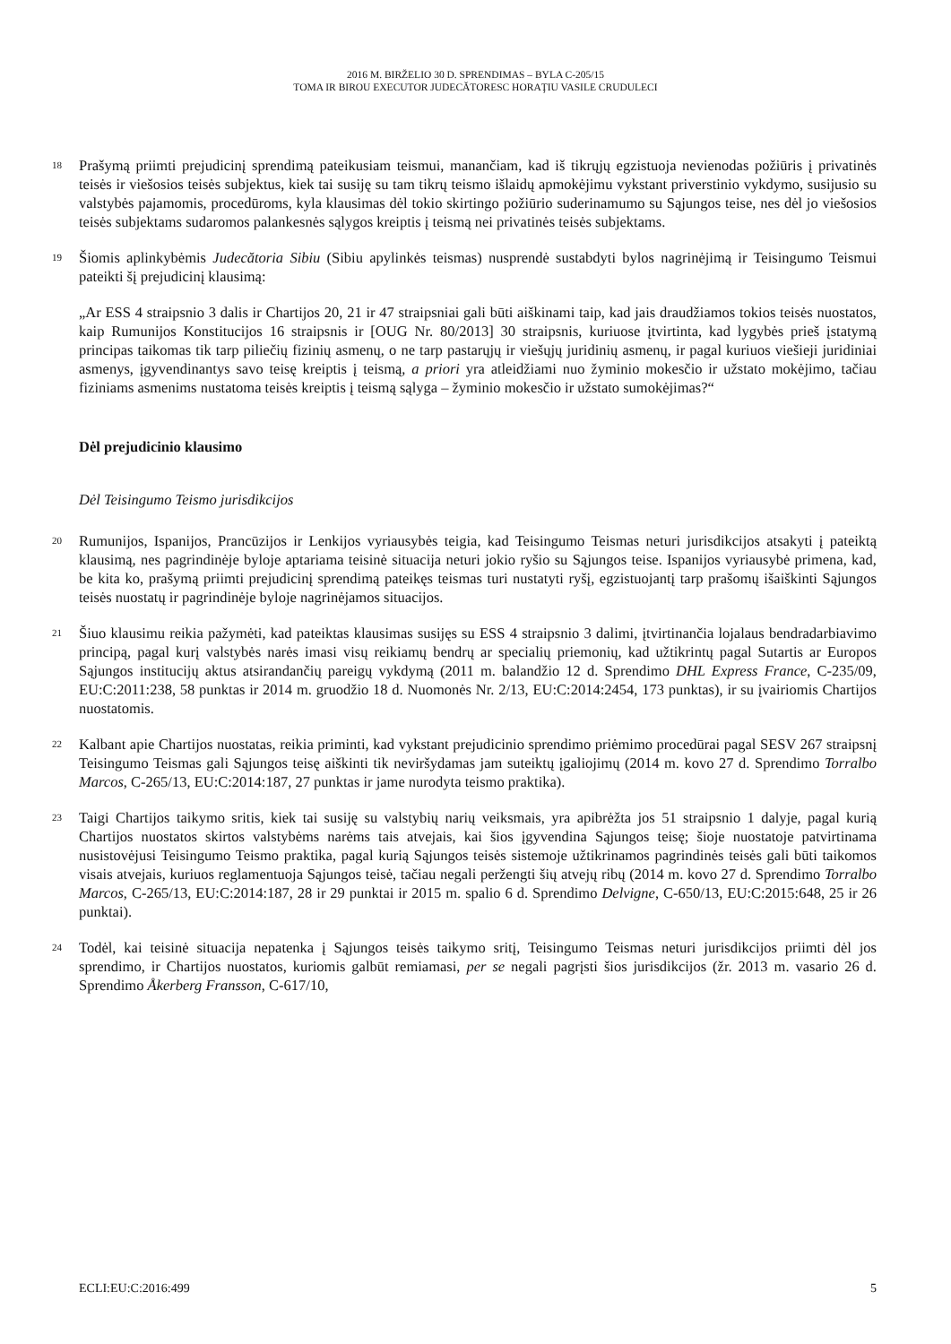2016 M. BIRŽELIO 30 D. SPRENDIMAS – BYLA C-205/15
TOMA IR BIROU EXECUTOR JUDECĂTORESC HORAŢIU VASILE CRUDULECI
18
Prašymą priimti prejudicinį sprendimą pateikusiam teismui, manančiam, kad iš tikrųjų egzistuoja nevienodas požiūris į privatinės teisės ir viešosios teisės subjektus, kiek tai susiję su tam tikrų teismo išlaidų apmokėjimu vykstant priverstinio vykdymo, susijusio su valstybės pajamomis, procedūroms, kyla klausimas dėl tokio skirtingo požiūrio suderinamumo su Sąjungos teise, nes dėl jo viešosios teisės subjektams sudaromos palankesnės sąlygos kreiptis į teismą nei privatinės teisės subjektams.
19
Šiomis aplinkybėmis Judecătoria Sibiu (Sibiu apylinkės teismas) nusprendė sustabdyti bylos nagrinėjimą ir Teisingumo Teismui pateikti šį prejudicinį klausimą:
„Ar ESS 4 straipsnio 3 dalis ir Chartijos 20, 21 ir 47 straipsniai gali būti aiškinami taip, kad jais draudžiamos tokios teisės nuostatos, kaip Rumunijos Konstitucijos 16 straipsnis ir [OUG Nr. 80/2013] 30 straipsnis, kuriuose įtvirtinta, kad lygybės prieš įstatymą principas taikomas tik tarp piliečių fizinių asmenų, o ne tarp pastarųjų ir viešųjų juridinių asmenų, ir pagal kuriuos viešieji juridiniai asmenys, įgyvendinantys savo teisę kreiptis į teismą, a priori yra atleidžiami nuo žyminio mokesčio ir užstato mokėjimo, tačiau fiziniams asmenims nustatoma teisės kreiptis į teismą sąlyga – žyminio mokesčio ir užstato sumokėjimas?“
Dėl prejudicinio klausimo
Dėl Teisingumo Teismo jurisdikcijos
20
Rumunijos, Ispanijos, Prancūzijos ir Lenkijos vyriausybės teigia, kad Teisingumo Teismas neturi jurisdikcijos atsakyti į pateiktą klausimą, nes pagrindinėje byloje aptariama teisinė situacija neturi jokio ryšio su Sąjungos teise. Ispanijos vyriausybė primena, kad, be kita ko, prašymą priimti prejudicinį sprendimą pateikęs teismas turi nustatyti ryšį, egzistuojantį tarp prašomų išaiškinti Sąjungos teisės nuostatų ir pagrindinėje byloje nagrinėjamos situacijos.
21
Šiuo klausimu reikia pažymėti, kad pateiktas klausimas susijęs su ESS 4 straipsnio 3 dalimi, įtvirtinančia lojalaus bendradarbiavimo principą, pagal kurį valstybės narės imasi visų reikiamų bendrų ar specialių priemonių, kad užtikrintų pagal Sutartis ar Europos Sąjungos institucijų aktus atsirandančių pareigų vykdymą (2011 m. balandžio 12 d. Sprendimo DHL Express France, C-235/09, EU:C:2011:238, 58 punktas ir 2014 m. gruodžio 18 d. Nuomonės Nr. 2/13, EU:C:2014:2454, 173 punktas), ir su įvairiomis Chartijos nuostatomis.
22
Kalbant apie Chartijos nuostatas, reikia priminti, kad vykstant prejudicinio sprendimo priėmimo procedūrai pagal SESV 267 straipsnį Teisingumo Teismas gali Sąjungos teisę aiškinti tik neviršydamas jam suteiktų įgaliojimų (2014 m. kovo 27 d. Sprendimo Torralbo Marcos, C-265/13, EU:C:2014:187, 27 punktas ir jame nurodyta teismo praktika).
23
Taigi Chartijos taikymo sritis, kiek tai susiję su valstybių narių veiksmais, yra apibrėžta jos 51 straipsnio 1 dalyje, pagal kurią Chartijos nuostatos skirtos valstybėms narėms tais atvejais, kai šios įgyvendina Sąjungos teisę; šioje nuostatoje patvirtinama nusistovėjusi Teisingumo Teismo praktika, pagal kurią Sąjungos teisės sistemoje užtikrinamos pagrindinės teisės gali būti taikomos visais atvejais, kuriuos reglamentuoja Sąjungos teisė, tačiau negali peržengti šių atvejų ribų (2014 m. kovo 27 d. Sprendimo Torralbo Marcos, C-265/13, EU:C:2014:187, 28 ir 29 punktai ir 2015 m. spalio 6 d. Sprendimo Delvigne, C-650/13, EU:C:2015:648, 25 ir 26 punktai).
24
Todėl, kai teisinė situacija nepatenka į Sąjungos teisės taikymo sritį, Teisingumo Teismas neturi jurisdikcijos priimti dėl jos sprendimo, ir Chartijos nuostatos, kuriomis galbūt remiamasi, per se negali pagrįsti šios jurisdikcijos (žr. 2013 m. vasario 26 d. Sprendimo Åkerberg Fransson, C-617/10,
ECLI:EU:C:2016:499 5